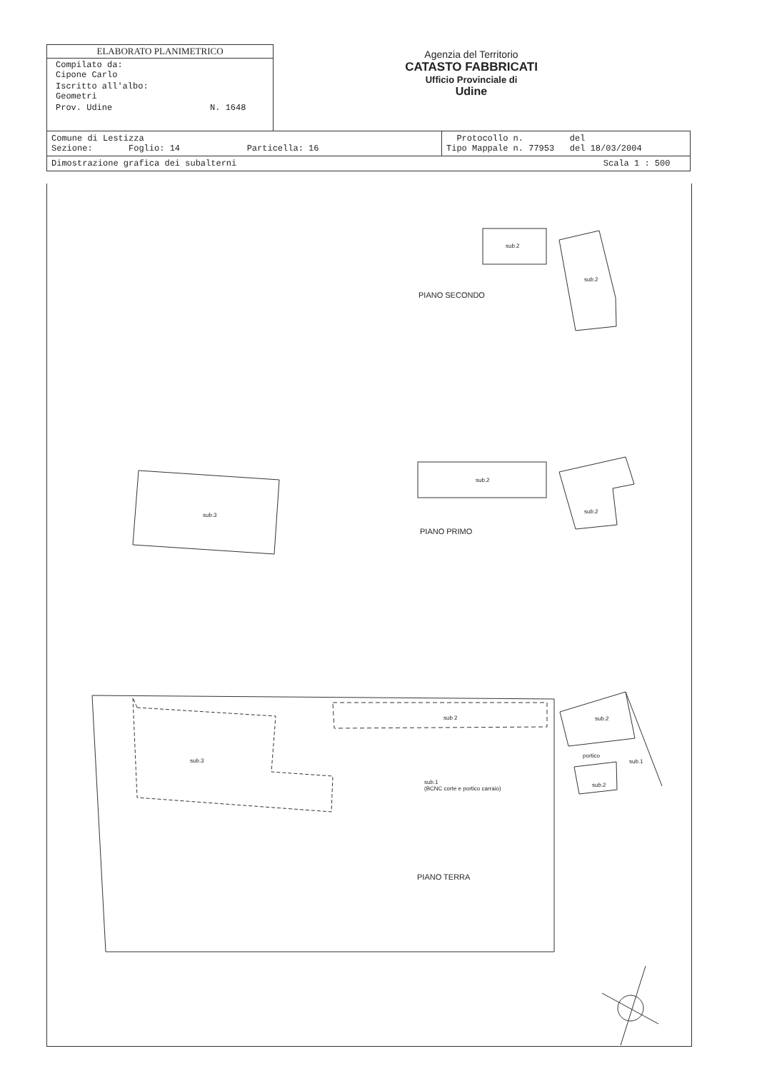ELABORATO PLANIMETRICO
Compilato da:
Cipone Carlo
Iscritto all'albo:
Geometri
Prov. Udine N. 1648
Agenzia del Territorio
CATASTO FABBRICATI
Ufficio Provinciale di
Udine
| Comune di Lestizza Sezione: Foglio: 14 Particella: 16 | Protocollo n. del Tipo Mappale n. 77953 del 18/03/2004 |
| Dimostrazione grafica dei subalterni Scala 1 : 500 | |
sub.2
sub.2
PIANO SECONDO
sub.3
sub.2
sub.2
PIANO PRIMO
sub.3
sub 2 sub.2
portico
sub.1
sub.2
sub.1
(BCNC corte e portico carraio)
PIANO TERRA